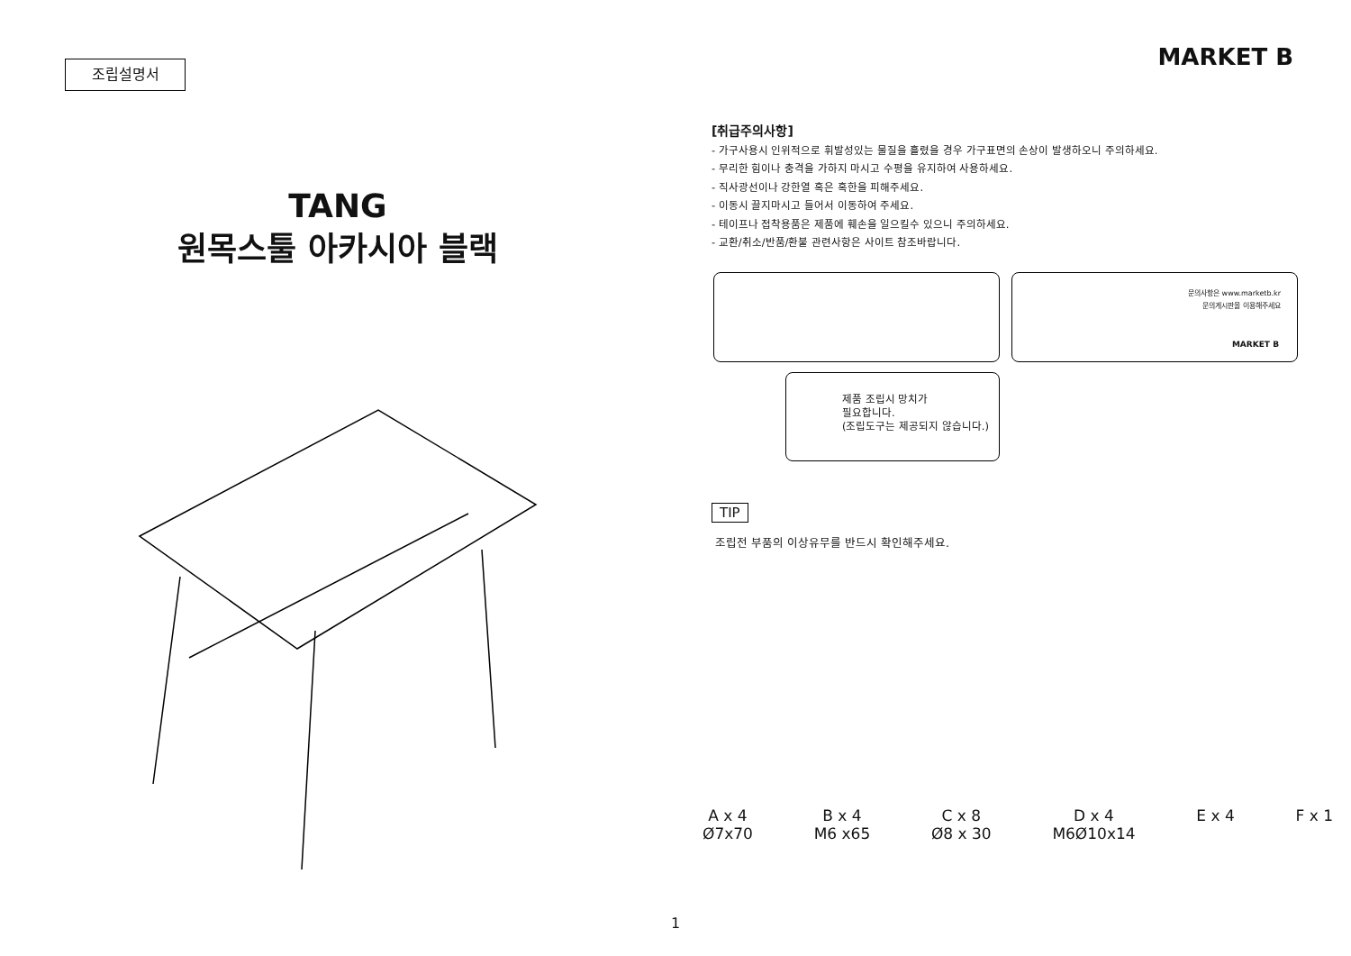조립설명서
TANG
원목스툴 아카시아 블랙
MARKET B
[취급주의사항]
- 가구사용시 인위적으로 휘발성있는 물질을 흘렸을 경우 가구표면의 손상이 발생하오니 주의하세요.
- 무리한 힘이나 충격을 가하지 마시고 수평을 유지하여 사용하세요.
- 직사광선이나 강한열 혹은 혹한을 피해주세요.
- 이동시 끌지마시고 들어서 이동하여 주세요.
- 테이프나 접착용품은 제품에 훼손을 일으킬수 있으니 주의하세요.
- 교환/취소/반품/환불 관련사항은 사이트 참조바랍니다.
문의사항은 www.marketb.kr
문의게시판을 이용해주세요
MARKET B
제품 조립시 망치가
필요합니다.
(조립도구는 제공되지 않습니다.)
TIP
조립전 부품의 이상유무를 반드시 확인해주세요.
A x 4
Ø7x70
B x 4
M6 x65
C x 8
Ø8 x 30
D x 4
M6Ø10x14
E x 4 F x 1
1